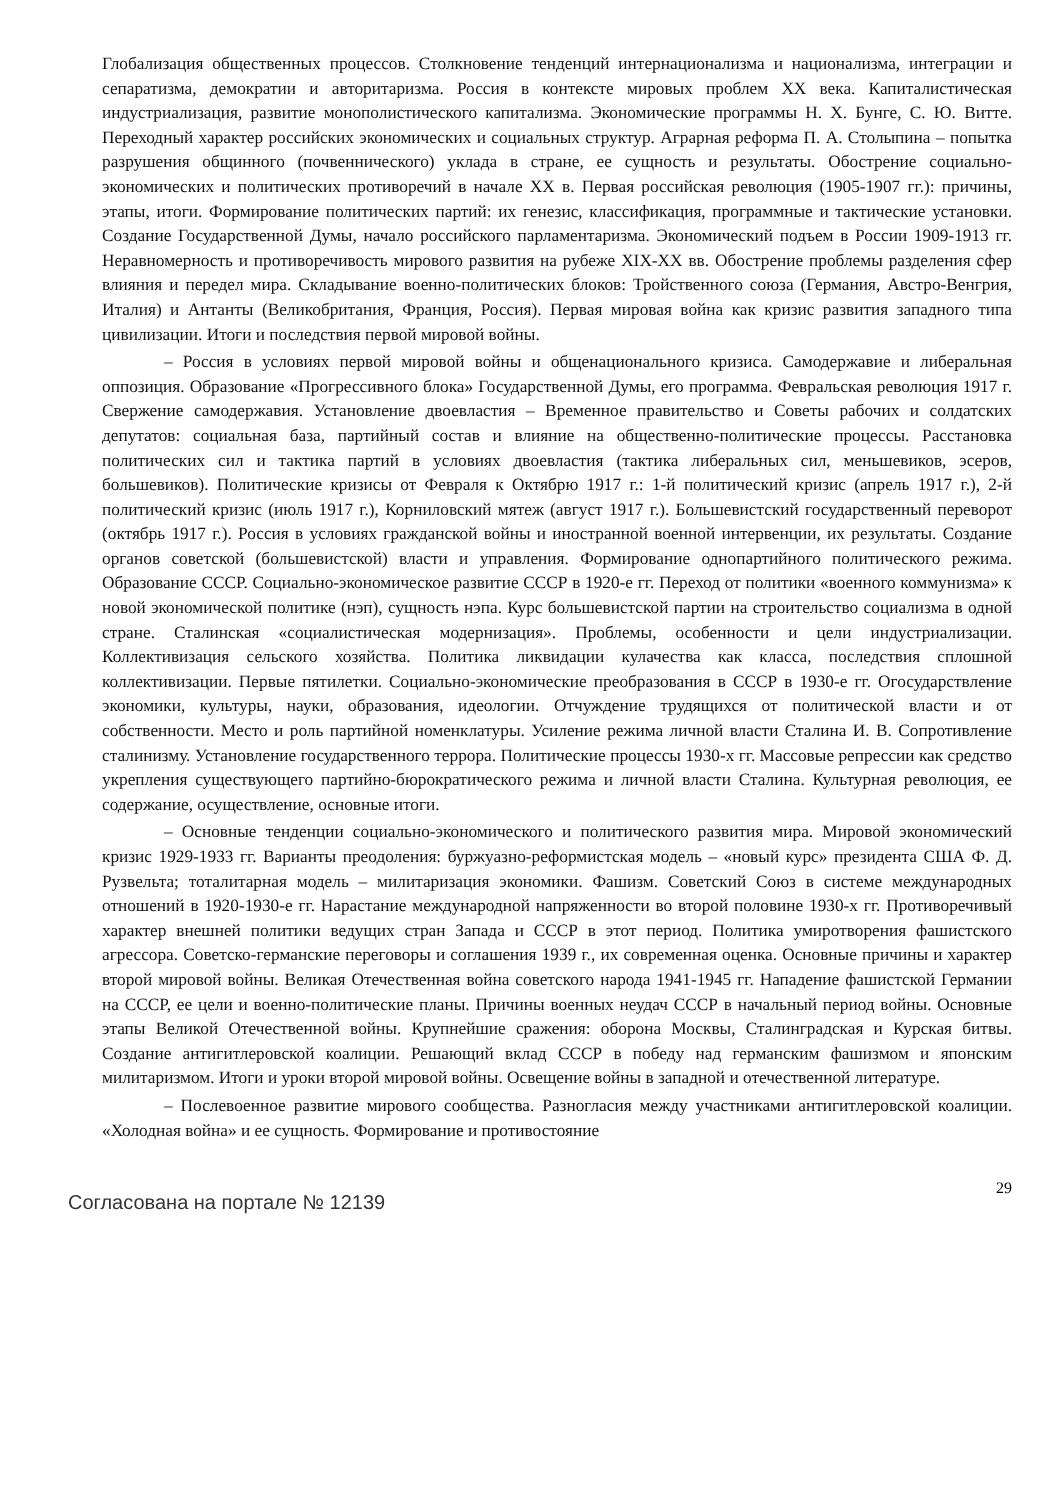Глобализация общественных процессов. Столкновение тенденций интернационализма и национализма, интеграции и сепаратизма, демократии и авторитаризма. Россия в контексте мировых проблем XX века. Капиталистическая индустриализация, развитие монополистического капитализма. Экономические программы Н. Х. Бунге, С. Ю. Витте. Переходный характер российских экономических и социальных структур. Аграрная реформа П. А. Столыпина – попытка разрушения общинного (почвеннического) уклада в стране, ее сущность и результаты. Обострение социально-экономических и политических противоречий в начале XX в. Первая российская революция (1905-1907 гг.): причины, этапы, итоги. Формирование политических партий: их генезис, классификация, программные и тактические установки. Создание Государственной Думы, начало российского парламентаризма. Экономический подъем в России 1909-1913 гг. Неравномерность и противоречивость мирового развития на рубеже XIX-XX вв. Обострение проблемы разделения сфер влияния и передел мира. Складывание военно-политических блоков: Тройственного союза (Германия, Австро-Венгрия, Италия) и Антанты (Великобритания, Франция, Россия). Первая мировая война как кризис развития западного типа цивилизации. Итоги и последствия первой мировой войны.
– Россия в условиях первой мировой войны и общенационального кризиса. Самодержавие и либеральная оппозиция. Образование «Прогрессивного блока» Государственной Думы, его программа. Февральская революция 1917 г. Свержение самодержавия. Установление двоевластия – Временное правительство и Советы рабочих и солдатских депутатов: социальная база, партийный состав и влияние на общественно-политические процессы. Расстановка политических сил и тактика партий в условиях двоевластия (тактика либеральных сил, меньшевиков, эсеров, большевиков). Политические кризисы от Февраля к Октябрю 1917 г.: 1-й политический кризис (апрель 1917 г.), 2-й политический кризис (июль 1917 г.), Корниловский мятеж (август 1917 г.). Большевистский государственный переворот (октябрь 1917 г.). Россия в условиях гражданской войны и иностранной военной интервенции, их результаты. Создание органов советской (большевистской) власти и управления. Формирование однопартийного политического режима. Образование СССР. Социально-экономическое развитие СССР в 1920-е гг. Переход от политики «военного коммунизма» к новой экономической политике (нэп), сущность нэпа. Курс большевистской партии на строительство социализма в одной стране. Сталинская «социалистическая модернизация». Проблемы, особенности и цели индустриализации. Коллективизация сельского хозяйства. Политика ликвидации кулачества как класса, последствия сплошной коллективизации. Первые пятилетки. Социально-экономические преобразования в СССР в 1930-е гг. Огосударствление экономики, культуры, науки, образования, идеологии. Отчуждение трудящихся от политической власти и от собственности. Место и роль партийной номенклатуры. Усиление режима личной власти Сталина И. В. Сопротивление сталинизму. Установление государственного террора. Политические процессы 1930-х гг. Массовые репрессии как средство укрепления существующего партийно-бюрократического режима и личной власти Сталина. Культурная революция, ее содержание, осуществление, основные итоги.
– Основные тенденции социально-экономического и политического развития мира. Мировой экономический кризис 1929-1933 гг. Варианты преодоления: буржуазно-реформистская модель – «новый курс» президента США Ф. Д. Рузвельта; тоталитарная модель – милитаризация экономики. Фашизм. Советский Союз в системе международных отношений в 1920-1930-е гг. Нарастание международной напряженности во второй половине 1930-х гг. Противоречивый характер внешней политики ведущих стран Запада и СССР в этот период. Политика умиротворения фашистского агрессора. Советско-германские переговоры и соглашения 1939 г., их современная оценка. Основные причины и характер второй мировой войны. Великая Отечественная война советского народа 1941-1945 гг. Нападение фашистской Германии на СССР, ее цели и военно-политические планы. Причины военных неудач СССР в начальный период войны. Основные этапы Великой Отечественной войны. Крупнейшие сражения: оборона Москвы, Сталинградская и Курская битвы. Создание антигитлеровской коалиции. Решающий вклад СССР в победу над германским фашизмом и японским милитаризмом. Итоги и уроки второй мировой войны. Освещение войны в западной и отечественной литературе.
– Послевоенное развитие мирового сообщества. Разногласия между участниками антигитлеровской коалиции. «Холодная война» и ее сущность. Формирование и противостояние
Согласована на портале № 12139
29